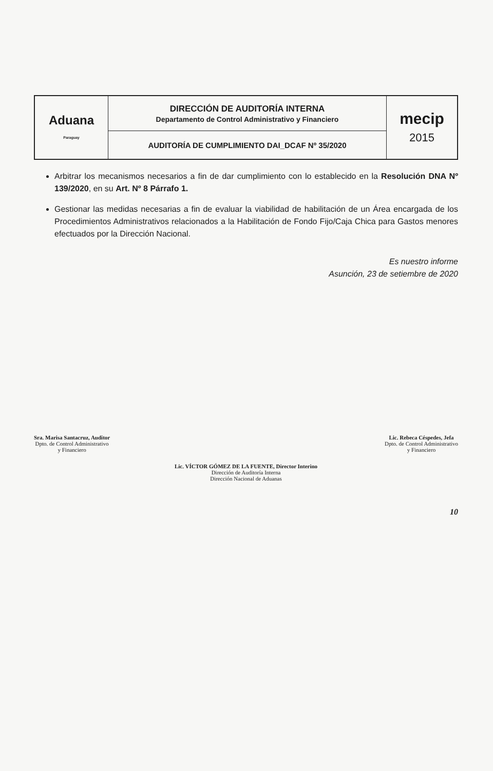| Aduana Paraguay | DIRECCIÓN DE AUDITORÍA INTERNA Departamento de Control Administrativo y Financiero | mecip 2015 |
| | AUDITORÍA DE CUMPLIMIENTO DAI_DCAF Nº 35/2020 | |
Arbitrar los mecanismos necesarios a fin de dar cumplimiento con lo establecido en la Resolución DNA Nº 139/2020, en su Art. Nº 8 Párrafo 1.
Gestionar las medidas necesarias a fin de evaluar la viabilidad de habilitación de un Área encargada de los Procedimientos Administrativos relacionados a la Habilitación de Fondo Fijo/Caja Chica para Gastos menores efectuados por la Dirección Nacional.
Es nuestro informe
Asunción, 23 de setiembre de 2020
Sra. Marisa Santacruz, Auditor
Dpto. de Control Administrativo
y Financiero
Lic. Rebeca Céspedes, Jefa
Dpto. de Control Administrativo
y Financiero
Lic. VÍCTOR GÓMEZ DE LA FUENTE, Director Interino
Dirección de Auditoría Interna
Dirección Nacional de Aduanas
10